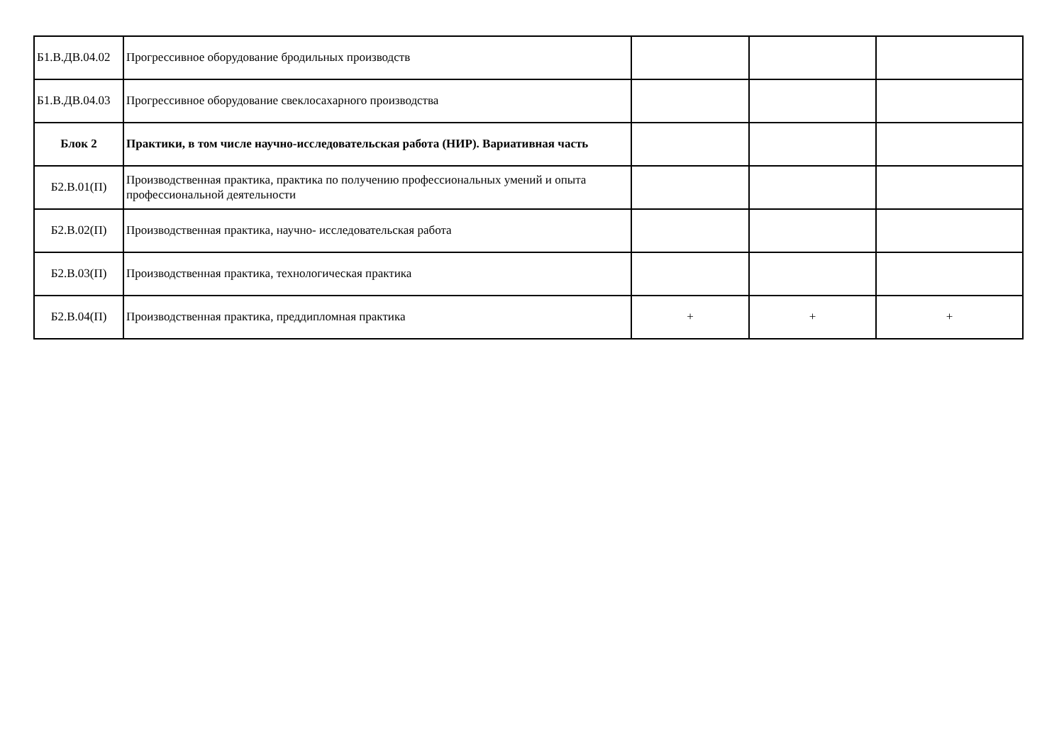| Б1.В.ДВ.04.02 | Прогрессивное оборудование бродильных производств | | | |
| Б1.В.ДВ.04.03 | Прогрессивное оборудование свеклосахарного производства | | | |
| Блок 2 | Практики, в том числе научно-исследовательская работа (НИР). Вариативная часть | | | |
| Б2.В.01(П) | Производственная практика, практика по получению профессиональных умений и опыта профессиональной деятельности | | | |
| Б2.В.02(П) | Производственная практика, научно- исследовательская работа | | | |
| Б2.В.03(П) | Производственная практика, технологическая практика | | | |
| Б2.В.04(П) | Производственная практика, преддипломная практика | + | + | + |